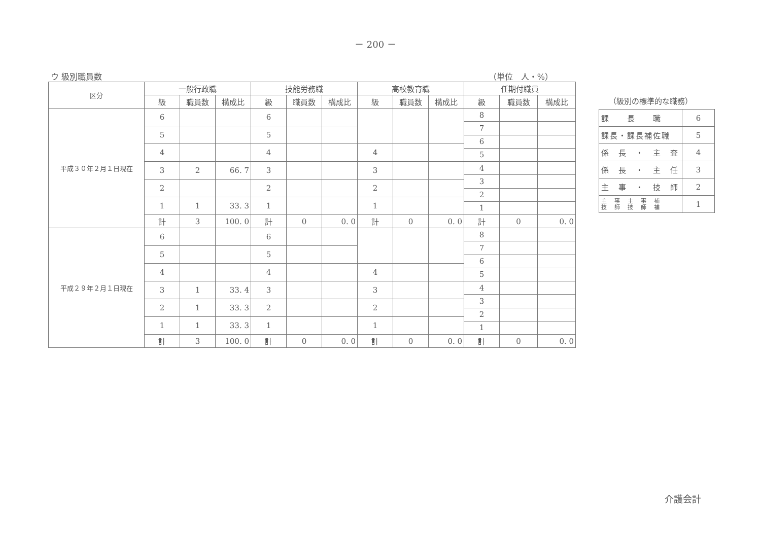－ 200 －
ウ 級別職員数 （単位　人・%）
| 区分 | 一般行政職 | | | 技能労務職 | | | 高校教育職 | | | 任期付職員 | | |
| --- | --- | --- | --- | --- | --- | --- | --- | --- | --- | --- | --- | --- |
| | 級 | 職員数 | 構成比 | 級 | 職員数 | 構成比 | 級 | 職員数 | 構成比 | 級 | 職員数 | 構成比 |
| 平成３０年２月１日現在 | 6 | | | 6 | | | | | | 8 | | |
| | | | | | | | | | | 7 | | |
| | 5 | | | 5 | | | | | | | | |
| | | | | | | | | | | 6 | | |
| | 4 | | | 4 | | | 4 | | | | | |
| | | | | | | | | | | 5 | | |
| | 3 | 2 | 66. 7 | 3 | | | 3 | | | 4 | | |
| | | | | | | | | | | 3 | | |
| | 2 | | | 2 | | | 2 | | | | | |
| | | | | | | | | | | 2 | | |
| | 1 | 1 | 33. 3 | 1 | | | 1 | | | | | |
| | | | | | | | | | | 1 | | |
| | 計 | 3 | 100. 0 | 計 | 0 | 0. 0 | 計 | 0 | 0. 0 | 計 | 0 | 0. 0 |
| 平成２９年２月１日現在 | 6 | | | 6 | | | | | | 8 | | |
| | | | | | | | | | | 7 | | |
| | 5 | | | 5 | | | | | | | | |
| | | | | | | | | | | 6 | | |
| | 4 | | | 4 | | | 4 | | | | | |
| | | | | | | | | | | 5 | | |
| | 3 | 1 | 33. 4 | 3 | | | 3 | | | 4 | | |
| | | | | | | | | | | 3 | | |
| | 2 | 1 | 33. 3 | 2 | | | 2 | | | | | |
| | | | | | | | | | | 2 | | |
| | 1 | 1 | 33. 3 | 1 | | | 1 | | | | | |
| | | | | | | | | | | 1 | | |
| | 計 | 3 | 100. 0 | 計 | 0 | 0. 0 | 計 | 0 | 0. 0 | 計 | 0 | 0. 0 |
（級別の標準的な職務）
| 課 長 職 | 6 |
| 課長・課長補佐職 | 5 |
| 係 長 ・ 主 査 | 4 |
| 係 長 ・ 主 任 | 3 |
| 主 事 ・ 技 師 | 2 |
| 主 事 主 事 補 技 師 技 師 補 | 1 |
介護会計